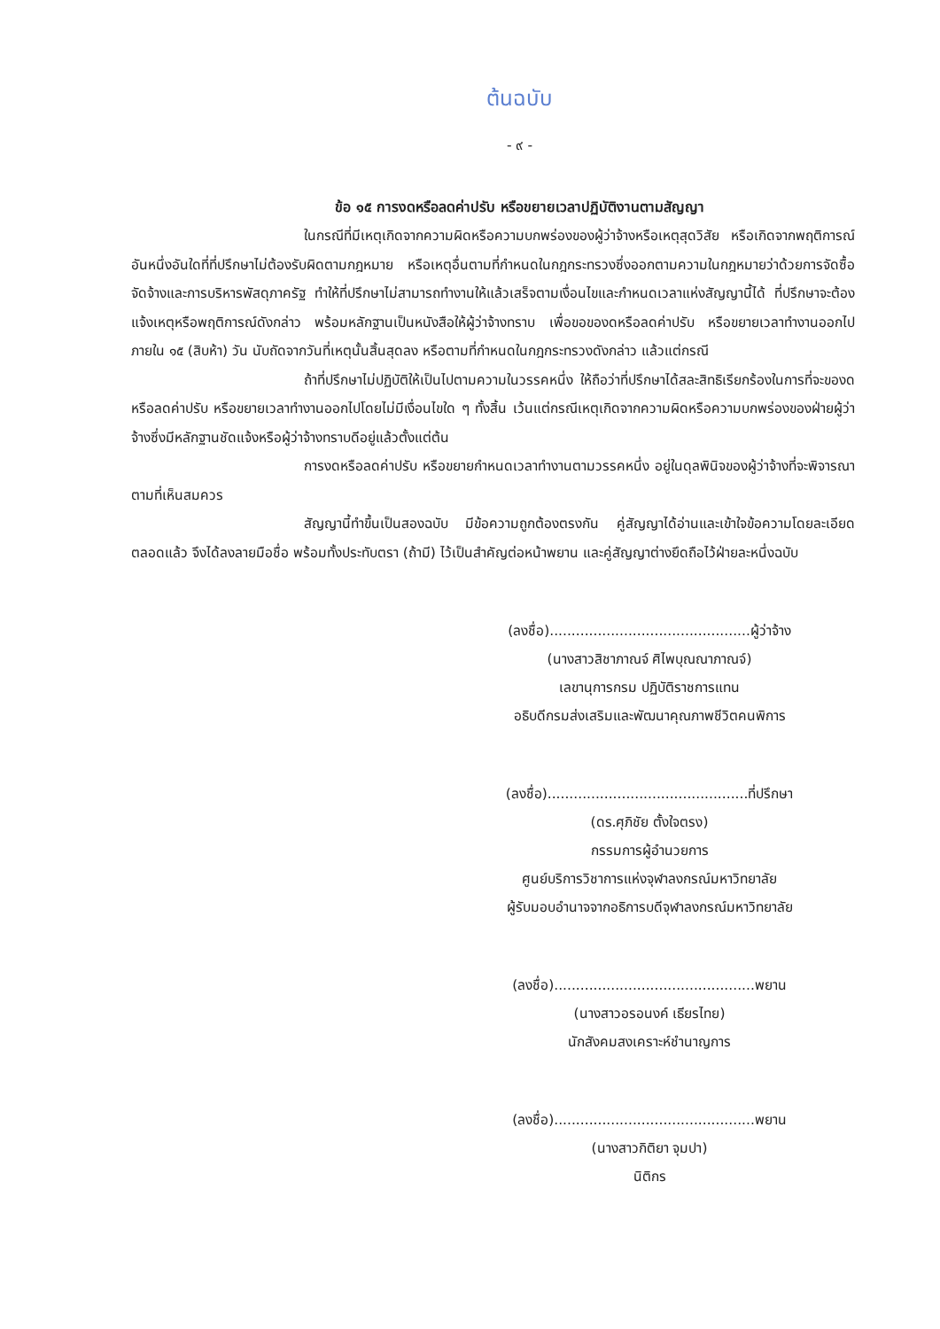ต้นฉบับ
- ๙ -
ข้อ ๑๕ การงดหรือลดค่าปรับ หรือขยายเวลาปฏิบัติงานตามสัญญา
ในกรณีที่มีเหตุเกิดจากความผิดหรือความบกพร่องของผู้ว่าจ้างหรือเหตุสุดวิสัย หรือเกิดจากพฤติการณ์อันหนึ่งอันใดที่ที่ปรึกษาไม่ต้องรับผิดตามกฎหมาย หรือเหตุอื่นตามที่กำหนดในกฎกระทรวงซึ่งออกตามความในกฎหมายว่าด้วยการจัดซื้อจัดจ้างและการบริหารพัสดุภาครัฐ ทำให้ที่ปรึกษาไม่สามารถทำงานให้แล้วเสร็จตามเงื่อนไขและกำหนดเวลาแห่งสัญญานี้ได้ ที่ปรึกษาจะต้องแจ้งเหตุหรือพฤติการณ์ดังกล่าว พร้อมหลักฐานเป็นหนังสือให้ผู้ว่าจ้างทราบ เพื่อขอของดหรือลดค่าปรับ หรือขยายเวลาทำงานออกไปภายใน ๑๕ (สิบห้า) วัน นับถัดจากวันที่เหตุนั้นสิ้นสุดลง หรือตามที่กำหนดในกฎกระทรวงดังกล่าว แล้วแต่กรณี
ถ้าที่ปรึกษาไม่ปฏิบัติให้เป็นไปตามความในวรรคหนึ่ง ให้ถือว่าที่ปรึกษาได้สละสิทธิเรียกร้องในการที่จะของดหรือลดค่าปรับ หรือขยายเวลาทำงานออกไปโดยไม่มีเงื่อนไขใด ๆ ทั้งสิ้น เว้นแต่กรณีเหตุเกิดจากความผิดหรือความบกพร่องของฝ่ายผู้ว่าจ้างซึ่งมีหลักฐานชัดแจ้งหรือผู้ว่าจ้างทราบดีอยู่แล้วตั้งแต่ต้น
การงดหรือลดค่าปรับ หรือขยายกำหนดเวลาทำงานตามวรรคหนึ่ง อยู่ในดุลพินิจของผู้ว่าจ้างที่จะพิจารณาตามที่เห็นสมควร
สัญญานี้ทำขึ้นเป็นสองฉบับ มีข้อความถูกต้องตรงกัน คู่สัญญาได้อ่านและเข้าใจข้อความโดยละเอียดตลอดแล้ว จึงได้ลงลายมือชื่อ พร้อมทั้งประทับตรา (ถ้ามี) ไว้เป็นสำคัญต่อหน้าพยาน และคู่สัญญาต่างยึดถือไว้ฝ่ายละหนึ่งฉบับ
(ลงชื่อ)..............................................ผู้ว่าจ้าง
(นางสาวสิชาภาณจ์ ศิไพบุณณาภาณจ์)
เลขานุการกรม ปฏิบัติราชการแทน
อธิบดีกรมส่งเสริมและพัฒนาคุณภาพชีวิตคนพิการ
(ลงชื่อ)..............................................ที่ปรึกษา
(ดร.ศุภิชัย ตั้งใจตรง)
กรรมการผู้อำนวยการ
ศูนย์บริการวิชาการแห่งจุฬาลงกรณ์มหาวิทยาลัย
ผู้รับมอบอำนาจจากอธิการบดีจุฬาลงกรณ์มหาวิทยาลัย
(ลงชื่อ)..............................................พยาน
(นางสาวอรอนงค์ เธียรไทย)
นักสังคมสงเคราะห์ชำนาญการ
(ลงชื่อ)..............................................พยาน
(นางสาวกิติยา จุมปา)
นิติกร